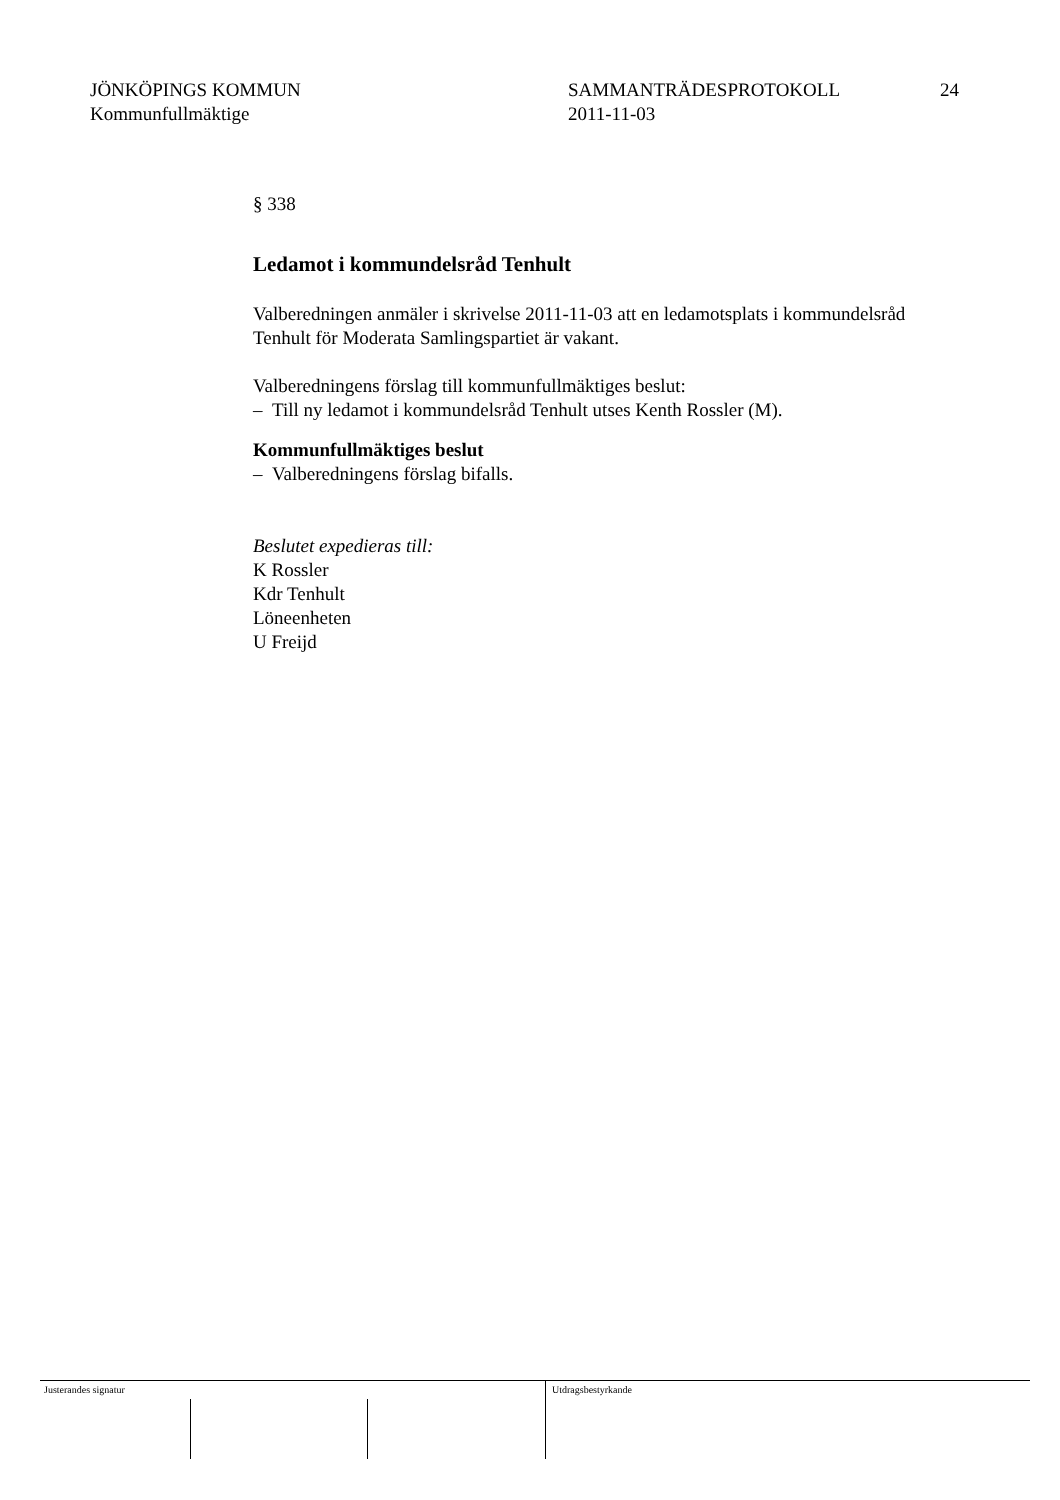JÖNKÖPINGS KOMMUN
Kommunfullmäktige
SAMMANTRÄDESPROTOKOLL
2011-11-03
24
§ 338
Ledamot i kommundelsråd Tenhult
Valberedningen anmäler i skrivelse 2011-11-03 att en ledamotsplats i kommundelsråd Tenhult för Moderata Samlingspartiet är vakant.
Valberedningens förslag till kommunfullmäktiges beslut:
– Till ny ledamot i kommundelsråd Tenhult utses Kenth Rossler (M).
Kommunfullmäktiges beslut
– Valberedningens förslag bifalls.
Beslutet expedieras till:
K Rossler
Kdr Tenhult
Löneenheten
U Freijd
Justerandes signatur Utdragsbestyrkande